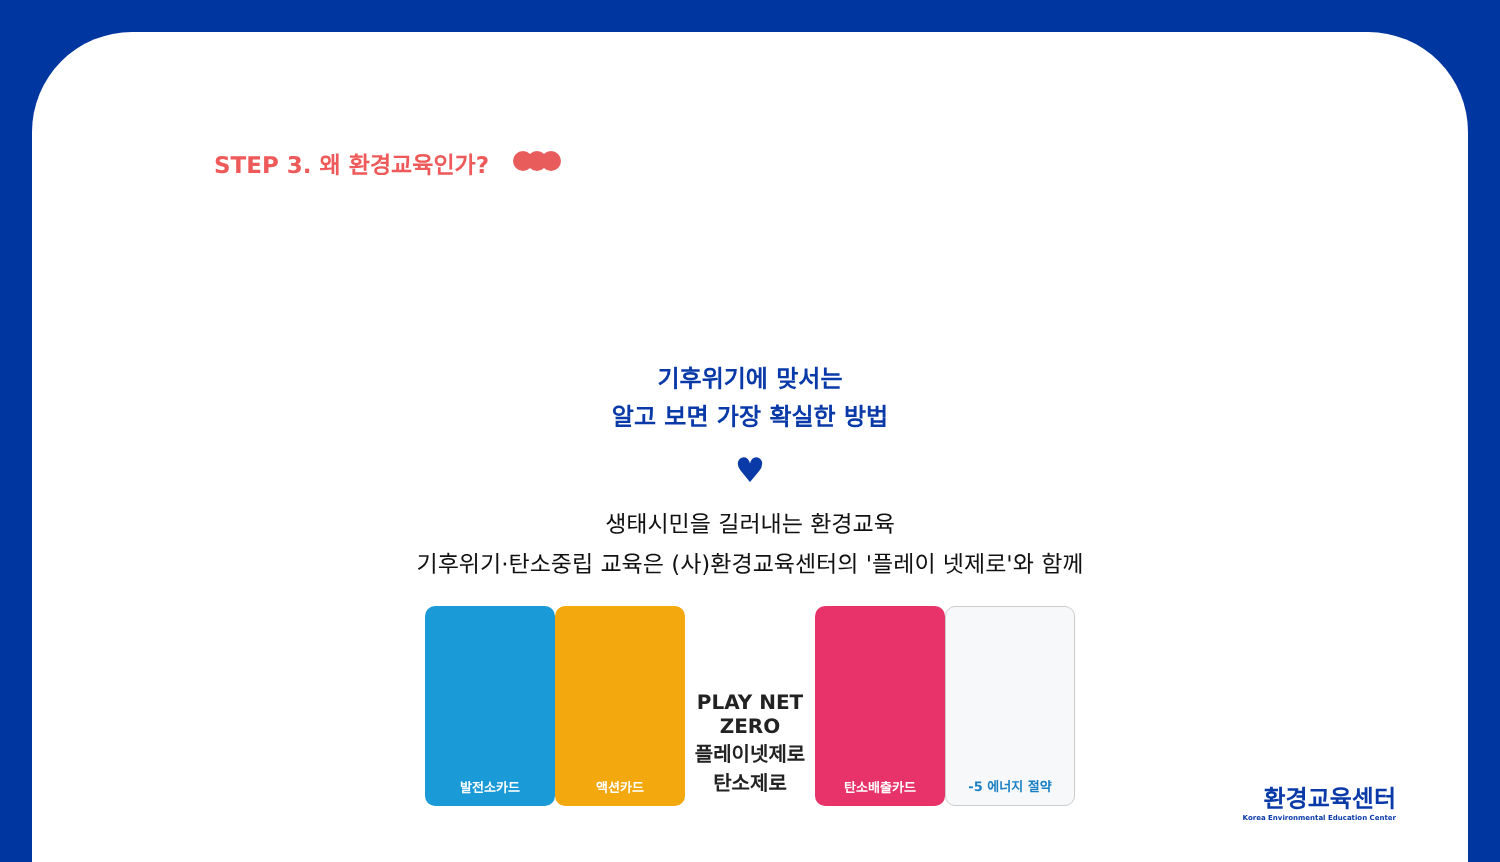STEP 3. 왜 환경교육인가?
기후위기에 맞서는
알고 보면 가장 확실한 방법
♥
생태시민을 길러내는 환경교육
기후위기·탄소중립 교육은 (사)환경교육센터의 '플레이 넷제로'와 함께
발전소카드 액션카드
PLAY NET ZERO
플레이넷제로 탄소제로
탄소배출카드 -5 에너지 절약
환경교육센터
Korea Environmental Education Center